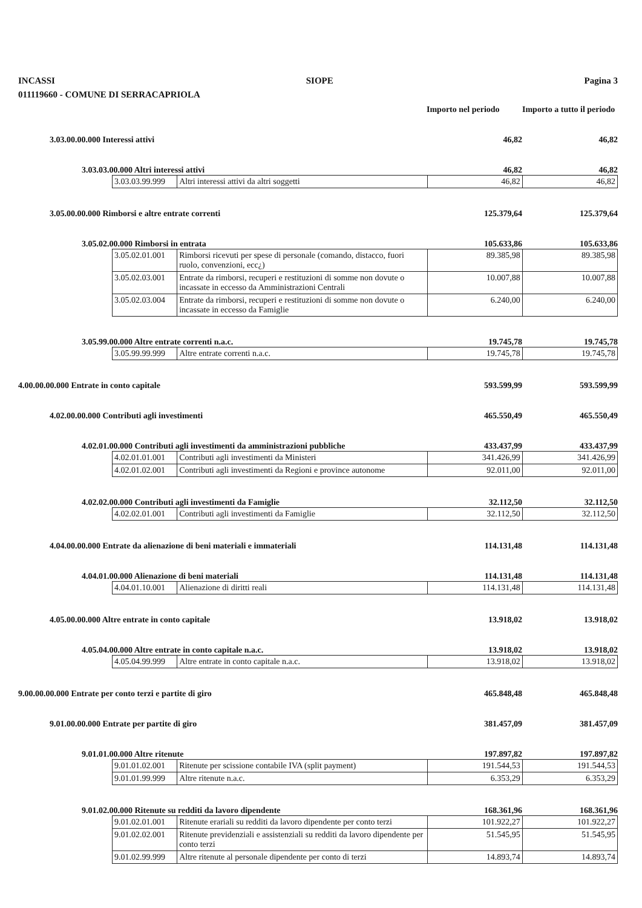INCASSI SIOPE Pagina 3
011119660 - COMUNE DI SERRACAPRIOLA
Importo nel periodo
Importo a tutto il periodo
3.03.00.00.000 Interessi attivi 46,82 46,82
3.03.03.00.000 Altri interessi attivi 46,82 46,82
| 3.03.03.99.999 | Altri interessi attivi da altri soggetti | 46,82 | 46,82 |
3.05.00.00.000 Rimborsi e altre entrate correnti 125.379,64 125.379,64
3.05.02.00.000 Rimborsi in entrata 105.633,86 105.633,86
| 3.05.02.01.001 | Rimborsi ricevuti per spese di personale (comando, distacco, fuori ruolo, convenzioni, ecc¿) | 89.385,98 | 89.385,98 |
| 3.05.02.03.001 | Entrate da rimborsi, recuperi e restituzioni di somme non dovute o incassate in eccesso da Amministrazioni Centrali | 10.007,88 | 10.007,88 |
| 3.05.02.03.004 | Entrate da rimborsi, recuperi e restituzioni di somme non dovute o incassate in eccesso da Famiglie | 6.240,00 | 6.240,00 |
3.05.99.00.000 Altre entrate correnti n.a.c. 19.745,78 19.745,78
| 3.05.99.99.999 | Altre entrate correnti n.a.c. | 19.745,78 | 19.745,78 |
4.00.00.00.000 Entrate in conto capitale 593.599,99 593.599,99
4.02.00.00.000 Contributi agli investimenti 465.550,49 465.550,49
4.02.01.00.000 Contributi agli investimenti da amministrazioni pubbliche 433.437,99 433.437,99
| 4.02.01.01.001 | Contributi agli investimenti da Ministeri | 341.426,99 | 341.426,99 |
| 4.02.01.02.001 | Contributi agli investimenti da Regioni e province autonome | 92.011,00 | 92.011,00 |
4.02.02.00.000 Contributi agli investimenti da Famiglie 32.112,50 32.112,50
| 4.02.02.01.001 | Contributi agli investimenti da Famiglie | 32.112,50 | 32.112,50 |
4.04.00.00.000 Entrate da alienazione di beni materiali e immateriali 114.131,48 114.131,48
4.04.01.00.000 Alienazione di beni materiali 114.131,48 114.131,48
| 4.04.01.10.001 | Alienazione di diritti reali | 114.131,48 | 114.131,48 |
4.05.00.00.000 Altre entrate in conto capitale 13.918,02 13.918,02
4.05.04.00.000 Altre entrate in conto capitale n.a.c. 13.918,02 13.918,02
| 4.05.04.99.999 | Altre entrate in conto capitale n.a.c. | 13.918,02 | 13.918,02 |
9.00.00.00.000 Entrate per conto terzi e partite di giro 465.848,48 465.848,48
9.01.00.00.000 Entrate per partite di giro 381.457,09 381.457,09
9.01.01.00.000 Altre ritenute 197.897,82 197.897,82
| 9.01.01.02.001 | Ritenute per scissione contabile IVA (split payment) | 191.544,53 | 191.544,53 |
| 9.01.01.99.999 | Altre ritenute n.a.c. | 6.353,29 | 6.353,29 |
9.01.02.00.000 Ritenute su redditi da lavoro dipendente 168.361,96 168.361,96
| 9.01.02.01.001 | Ritenute erariali su redditi da lavoro dipendente per conto terzi | 101.922,27 | 101.922,27 |
| 9.01.02.02.001 | Ritenute previdenziali e assistenziali su redditi da lavoro dipendente per conto terzi | 51.545,95 | 51.545,95 |
| 9.01.02.99.999 | Altre ritenute al personale dipendente per conto di terzi | 14.893,74 | 14.893,74 |